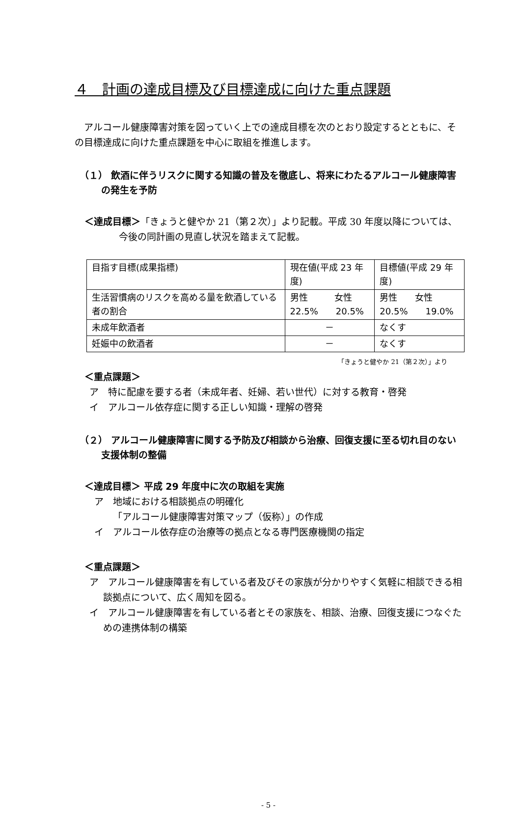４　計画の達成目標及び目標達成に向けた重点課題
　アルコール健康障害対策を図っていく上での達成目標を次のとおり設定するとともに、その目標達成に向けた重点課題を中心に取組を推進します。
（１） 飲酒に伴うリスクに関する知識の普及を徹底し、将来にわたるアルコール健康障害の発生を予防
＜達成目標＞「きょうと健やか 21（第２次）」より記載。平成 30 年度以降については、今後の同計画の見直し状況を踏まえて記載。
| 目指す目標(成果指標) | 現在値(平成 23 年度) | 目標値(平成 29 年度) |
| 生活習慣病のリスクを高める量を飲酒している者の割合 | 男性 女性 22.5% 20.5% | 男性 女性 20.5% 19.0% |
| 未成年飲酒者 | － | なくす |
| 妊娠中の飲酒者 | － | なくす |
「きょうと健やか 21（第２次）」より
＜重点課題＞
ア　特に配慮を要する者（未成年者、妊婦、若い世代）に対する教育・啓発
イ　アルコール依存症に関する正しい知識・理解の啓発
（２） アルコール健康障害に関する予防及び相談から治療、回復支援に至る切れ目のない支援体制の整備
＜達成目標＞ 平成 29 年度中に次の取組を実施
ア　地域における相談拠点の明確化
「アルコール健康障害対策マップ（仮称）」の作成
イ　アルコール依存症の治療等の拠点となる専門医療機関の指定
＜重点課題＞
ア　アルコール健康障害を有している者及びその家族が分かりやすく気軽に相談できる相談拠点について、広く周知を図る。
イ　アルコール健康障害を有している者とその家族を、相談、治療、回復支援につなぐための連携体制の構築
- 5 -